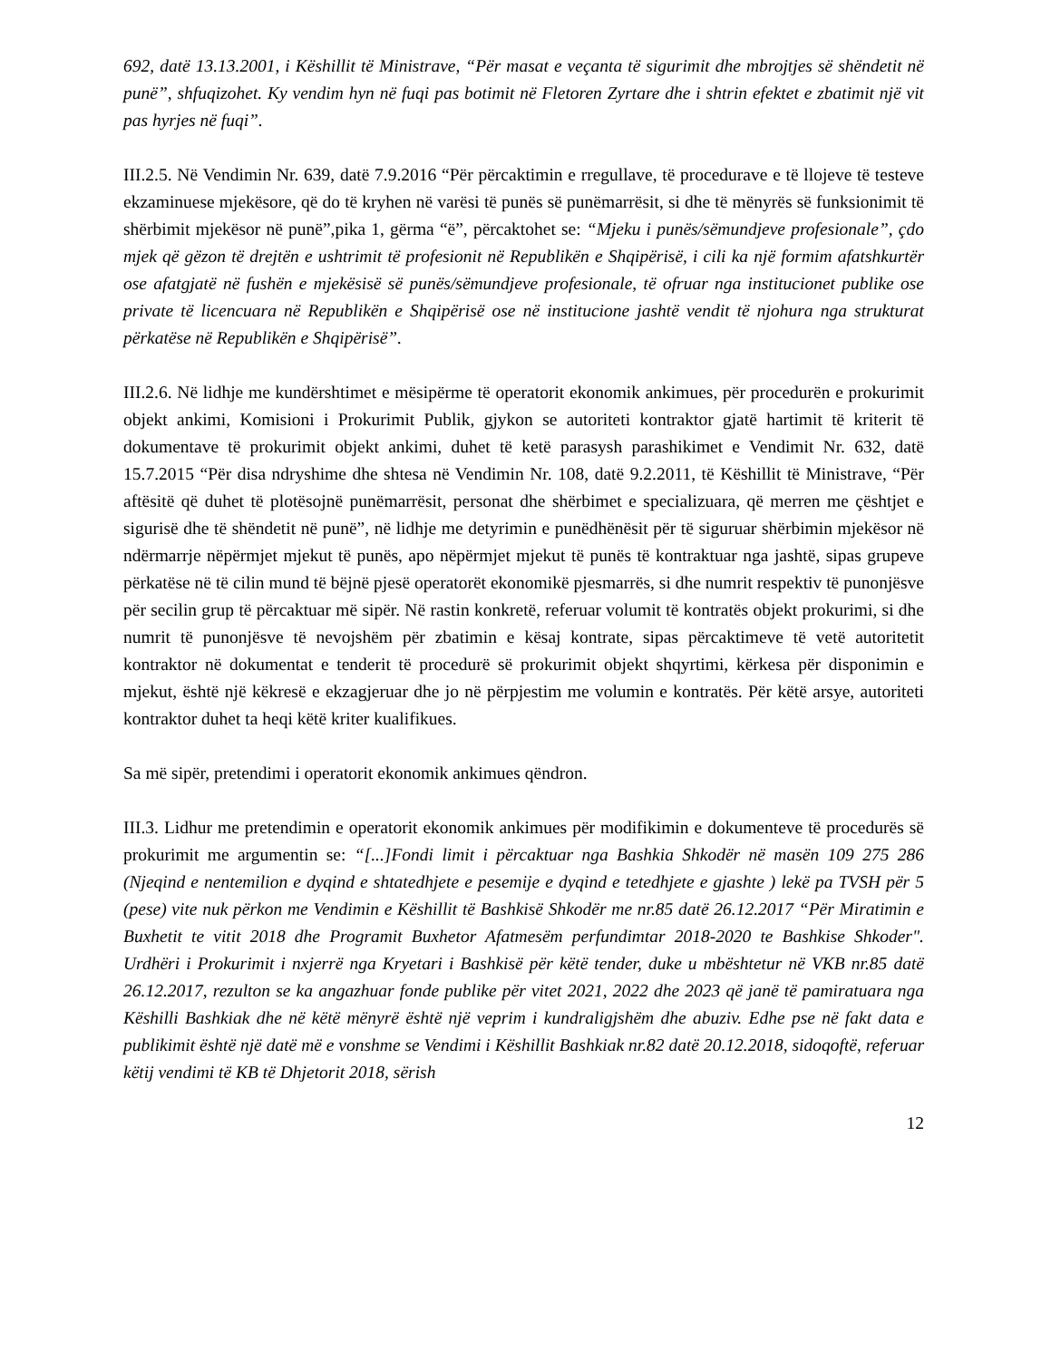692, datë 13.13.2001, i Këshillit të Ministrave, “Për masat e veçanta të sigurimit dhe mbrojtjes së shëndetit në punë”, shfuqizohet. Ky vendim hyn në fuqi pas botimit në Fletoren Zyrtare dhe i shtrin efektet e zbatimit një vit pas hyrjes në fuqi”.
III.2.5. Në Vendimin Nr. 639, datë 7.9.2016 “Për përcaktimin e rregullave, të procedurave e të llojeve të testeve ekzaminuese mjekësore, që do të kryhen në varësi të punës së punëmarrësit, si dhe të mënyrës së funksionimit të shërbimit mjekësor në punë”,pika 1, gërma “ë”, përcaktohet se: “Mjeku i punës/sëmundjeve profesionale”, çdo mjek që gëzon të drejtën e ushtrimit të profesionit në Republikën e Shqipërisë, i cili ka një formim afatshkurtër ose afatgjatë në fushën e mjekësisë së punës/sëmundjeve profesionale, të ofruar nga institucionet publike ose private të licencuara në Republikën e Shqipërisë ose në institucione jashtë vendit të njohura nga strukturat përkatëse në Republikën e Shqipërisë”.
III.2.6. Në lidhje me kundërshtimet e mësipërme të operatorit ekonomik ankimues, për procedurën e prokurimit objekt ankimi, Komisioni i Prokurimit Publik, gjykon se autoriteti kontraktor gjatë hartimit të kriterit të dokumentave të prokurimit objekt ankimi, duhet të ketë parasysh parashikimet e Vendimit Nr. 632, datë 15.7.2015 “Për disa ndryshime dhe shtesa në Vendimin Nr. 108, datë 9.2.2011, të Këshillit të Ministrave, “Për aftësitë që duhet të plotësojnë punëmarrësit, personat dhe shërbimet e specializuara, që merren me çështjet e sigurisë dhe të shëndetit në punë”, në lidhje me detyrimin e punëdhënësit për të siguruar shërbimin mjekësor në ndërmarrje nëpërmjet mjekut të punës, apo nëpërmjet mjekut të punës të kontraktuar nga jashtë, sipas grupeve përkatëse në të cilin mund të bëjnë pjesë operatorët ekonomikë pjesmarrës, si dhe numrit respektiv të punonjësve për secilin grup të përcaktuar më sipër. Në rastin konkretë, referuar volumit të kontratës objekt prokurimi, si dhe numrit të punonjësve të nevojshëm për zbatimin e kësaj kontrate, sipas përcaktimeve të vetë autoritetit kontraktor në dokumentat e tenderit të procedurë së prokurimit objekt shqyrtimi, kërkesa për disponimin e mjekut, është një këkresë e ekzagjeruar dhe jo në përpjestim me volumin e kontratës. Për këtë arsye, autoriteti kontraktor duhet ta heqi këtë kriter kualifikues.
Sa më sipër, pretendimi i operatorit ekonomik ankimues qëndron.
III.3. Lidhur me pretendimin e operatorit ekonomik ankimues për modifikimin e dokumenteve të procedurës së prokurimit me argumentin se: “[...]Fondi limit i përcaktuar nga Bashkia Shkodër në masën 109 275 286 (Njeqind e nentemilion e dyqind e shtatedhjete e pesemije e dyqind e tetedhjete e gjashte ) lekë pa TVSH për 5 (pese) vite nuk përkon me Vendimin e Këshillit të Bashkisë Shkodër me nr.85 datë 26.12.2017 “Për Miratimin e Buxhetit te vitit 2018 dhe Programit Buxhetor Afatmesëm perfundimtar 2018-2020 te Bashkise Shkoder". Urdhëri i Prokurimit i nxjerrë nga Kryetari i Bashkisë për këtë tender, duke u mbështetur në VKB nr.85 datë 26.12.2017, rezulton se ka angazhuar fonde publike për vitet 2021, 2022 dhe 2023 që janë të pamiratuara nga Këshilli Bashkiak dhe në këtë mënyrë është një veprim i kundraligjshëm dhe abuziv. Edhe pse në fakt data e publikimit është një datë më e vonshme se Vendimi i Këshillit Bashkiak nr.82 datë 20.12.2018, sidoqoftë, referuar këtij vendimi të KB të Dhjetorit 2018, sërish
12